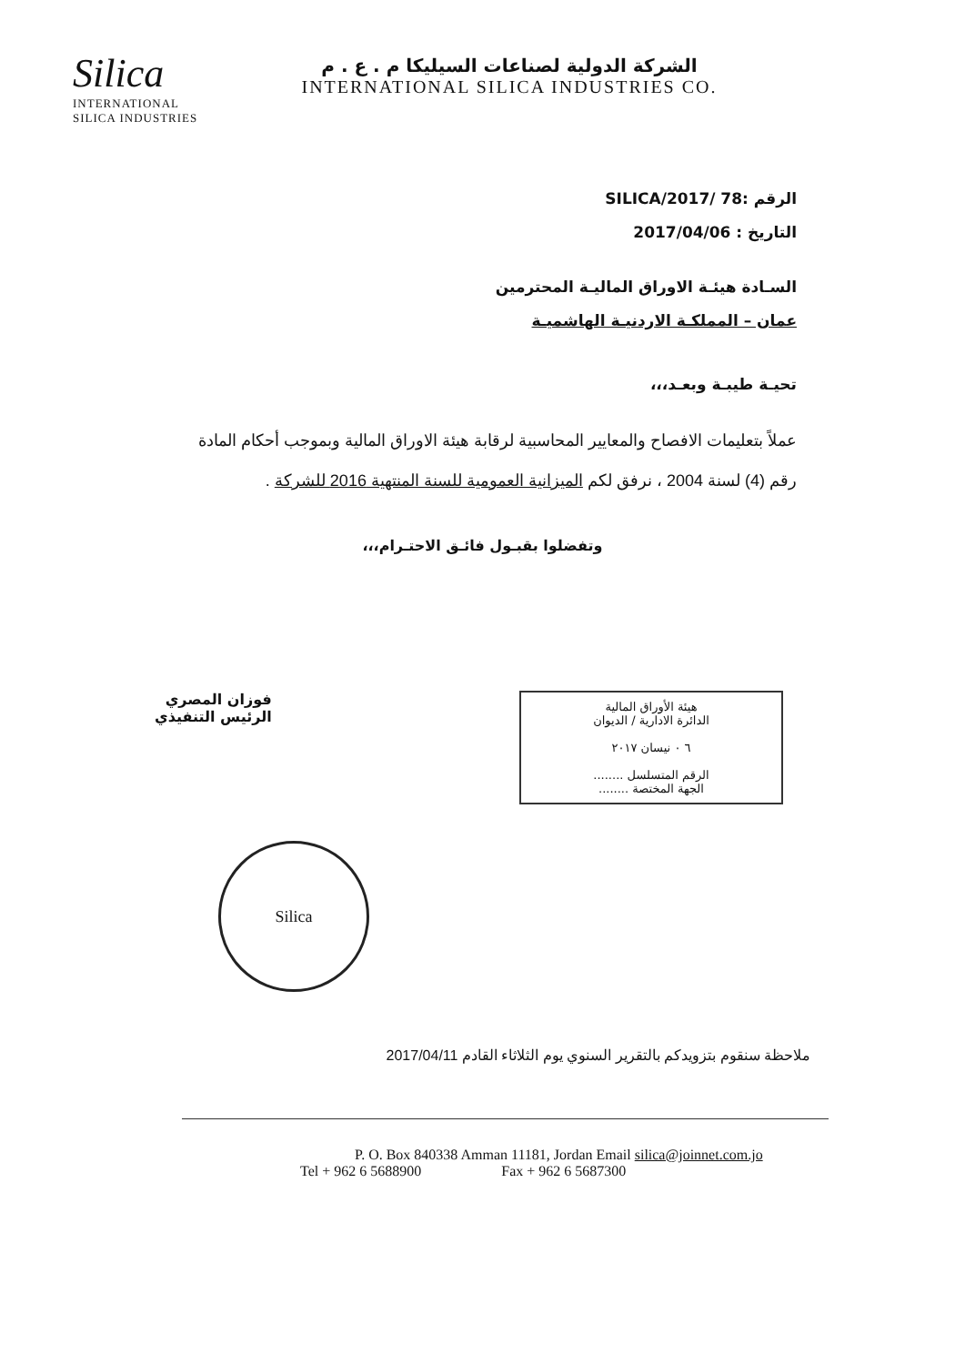Silica
INTERNATIONAL
SILICA INDUSTRIES
الشركة الدولية لصناعات السيليكا م . ع . م
INTERNATIONAL SILICA INDUSTRIES CO.
الرقم :SILICA/2017/ 78
التاريخ : 2017/04/06
السـادة هيئـة الاوراق الماليـة المحترمين
عمان – المملكـة الاردنيـة الهاشميـة
تحيـة طيبـة وبعـد،،،
عملاً بتعليمات الافصاح والمعايير المحاسبية لرقابة هيئة الاوراق المالية وبموجب أحكام المادة رقم (4) لسنة 2004 ، نرفق لكم الميزانية العمومية للسنة المنتهية 2016 للشركة .
وتفضلوا بقبـول فائـق الاحتـرام،،،
فوزان المصري
الرئيس التنفيذي
هيئة الأوراق المالية
الدائرة الادارية / الديوان
٦ ٠ نيسان ٢٠١٧
الرقم المتسلسل ........
الجهة المختصة ........
Silica
ملاحظة سنقوم بتزويدكم بالتقرير السنوي يوم الثلاثاء القادم 2017/04/11
P. O. Box 840338 Amman 11181, Jordan Email silica@joinnet.com.jo
Tel + 962 6 5688900 Fax + 962 6 5687300